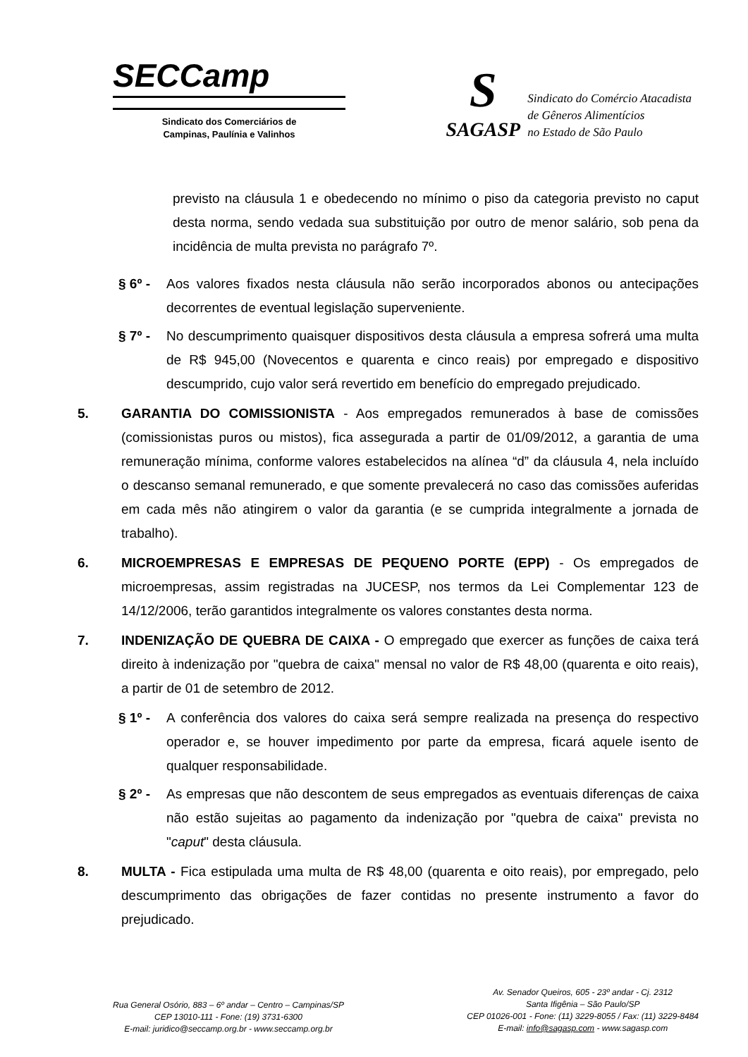SECCamp
Sindicato dos Comerciários de
Campinas, Paulínia e Valinhos
S
SAGASP
Sindicato do Comércio Atacadista
de Gêneros Alimentícios
no Estado de São Paulo
previsto na cláusula 1 e obedecendo no mínimo o piso da categoria previsto no caput desta norma, sendo vedada sua substituição por outro de menor salário, sob pena da incidência de multa prevista no parágrafo 7º.
§ 6º - Aos valores fixados nesta cláusula não serão incorporados abonos ou antecipações decorrentes de eventual legislação superveniente.
§ 7º - No descumprimento quaisquer dispositivos desta cláusula a empresa sofrerá uma multa de R$ 945,00 (Novecentos e quarenta e cinco reais) por empregado e dispositivo descumprido, cujo valor será revertido em benefício do empregado prejudicado.
5. GARANTIA DO COMISSIONISTA - Aos empregados remunerados à base de comissões (comissionistas puros ou mistos), fica assegurada a partir de 01/09/2012, a garantia de uma remuneração mínima, conforme valores estabelecidos na alínea “d” da cláusula 4, nela incluído o descanso semanal remunerado, e que somente prevalecerá no caso das comissões auferidas em cada mês não atingirem o valor da garantia (e se cumprida integralmente a jornada de trabalho).
6. MICROEMPRESAS E EMPRESAS DE PEQUENO PORTE (EPP) - Os empregados de microempresas, assim registradas na JUCESP, nos termos da Lei Complementar 123 de 14/12/2006, terão garantidos integralmente os valores constantes desta norma.
7. INDENIZAÇÃO DE QUEBRA DE CAIXA - O empregado que exercer as funções de caixa terá direito à indenização por "quebra de caixa" mensal no valor de R$ 48,00 (quarenta e oito reais), a partir de 01 de setembro de 2012.
§ 1º - A conferência dos valores do caixa será sempre realizada na presença do respectivo operador e, se houver impedimento por parte da empresa, ficará aquele isento de qualquer responsabilidade.
§ 2º - As empresas que não descontem de seus empregados as eventuais diferenças de caixa não estão sujeitas ao pagamento da indenização por "quebra de caixa" prevista no "caput" desta cláusula.
8. MULTA - Fica estipulada uma multa de R$ 48,00 (quarenta e oito reais), por empregado, pelo descumprimento das obrigações de fazer contidas no presente instrumento a favor do prejudicado.
Rua General Osório, 883 – 6º andar – Centro – Campinas/SP
CEP 13010-111 - Fone: (19) 3731-6300
E-mail: juridico@seccamp.org.br - www.seccamp.org.br
Av. Senador Queiros, 605 - 23º andar - Cj. 2312
Santa Ifigênia – São Paulo/SP
CEP 01026-001 - Fone: (11) 3229-8055 / Fax: (11) 3229-8484
E-mail: info@sagasp.com - www.sagasp.com